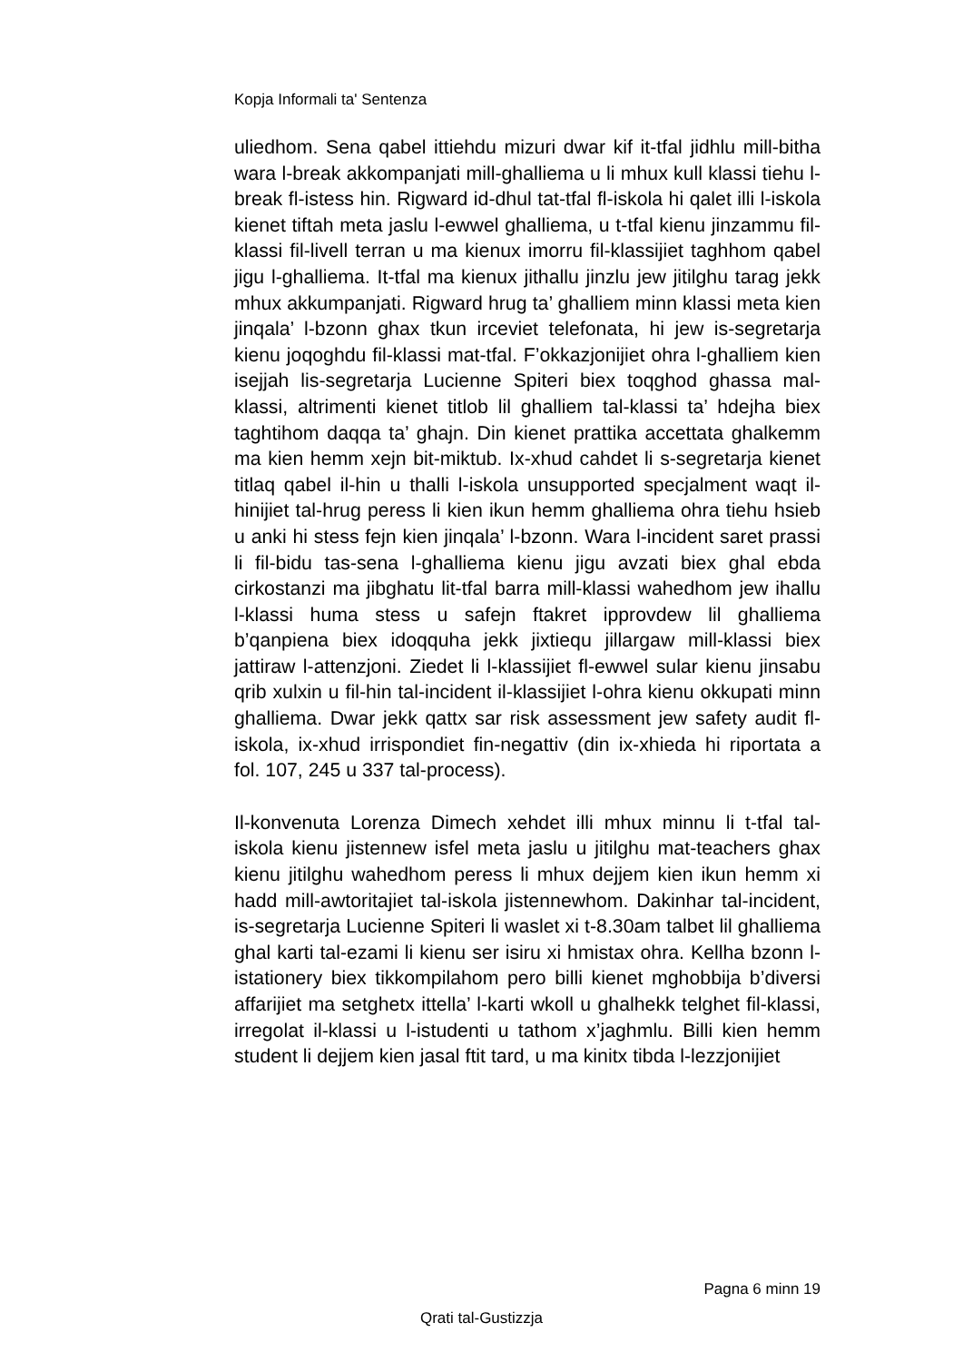Kopja Informali ta' Sentenza
uliedhom. Sena qabel ittiehdu mizuri dwar kif it-tfal jidhlu mill-bitha wara l-break akkompanjati mill-ghalliema u li mhux kull klassi tiehu l-break fl-istess hin. Rigward id-dhul tat-tfal fl-iskola hi qalet illi l-iskola kienet tiftah meta jaslu l-ewwel ghalliema, u t-tfal kienu jinzammu fil-klassi fil-livell terran u ma kienux imorru fil-klassijiet taghhom qabel jigu l-ghalliema. It-tfal ma kienux jithallu jinzlu jew jitilghu tarag jekk mhux akkumpanjati. Rigward hrug ta’ ghalliem minn klassi meta kien jinqala’ l-bzonn ghax tkun irceviet telefonata, hi jew is-segretarja kienu joqoghdu fil-klassi mat-tfal. F’okkazjonijiet ohra l-ghalliem kien isejjah lis-segretarja Lucienne Spiteri biex toqghod ghassa mal-klassi, altrimenti kienet titlob lil ghalliem tal-klassi ta’ hdejha biex taghtihom daqqa ta’ ghajn. Din kienet prattika accettata ghalkemm ma kien hemm xejn bit-miktub. Ix-xhud cahdet li s-segretarja kienet titlaq qabel il-hin u thalli l-iskola unsupported specjalment waqt il-hinijiet tal-hrug peress li kien ikun hemm ghalliema ohra tiehu hsieb u anki hi stess fejn kien jinqala’ l-bzonn. Wara l-incident saret prassi li fil-bidu tas-sena l-ghalliema kienu jigu avzati biex ghal ebda cirkostanzi ma jibghatu lit-tfal barra mill-klassi wahedhom jew ihallu l-klassi huma stess u safejn ftakret ipprovdew lil ghalliema b’qanpiena biex idoqquha jekk jixtiequ jillargaw mill-klassi biex jattiraw l-attenzjoni. Ziedet li l-klassijiet fl-ewwel sular kienu jinsabu qrib xulxin u fil-hin tal-incident il-klassijiet l-ohra kienu okkupati minn ghalliema. Dwar jekk qattx sar risk assessment jew safety audit fl-iskola, ix-xhud irrispondiet fin-negattiv (din ix-xhieda hi riportata a fol. 107, 245 u 337 tal-process).
Il-konvenuta Lorenza Dimech xehdet illi mhux minnu li t-tfal tal-iskola kienu jistennew isfel meta jaslu u jitilghu mat-teachers ghax kienu jitilghu wahedhom peress li mhux dejjem kien ikun hemm xi hadd mill-awtoritajiet tal-iskola jistennewhom. Dakinhar tal-incident, is-segretarja Lucienne Spiteri li waslet xi t-8.30am talbet lil ghalliema ghal karti tal-ezami li kienu ser isiru xi hmistax ohra. Kellha bzonn l-istationery biex tikkompilahom pero billi kienet mghobbija b’diversi affarijiet ma setghetx ittella’ l-karti wkoll u ghalhekk telghet fil-klassi, irregolat il-klassi u l-istudenti u tathom x’jaghmlu. Billi kien hemm student li dejjem kien jasal ftit tard, u ma kinitx tibda l-lezzjonijiet
Pagna 6 minn 19
Qrati tal-Gustizzja